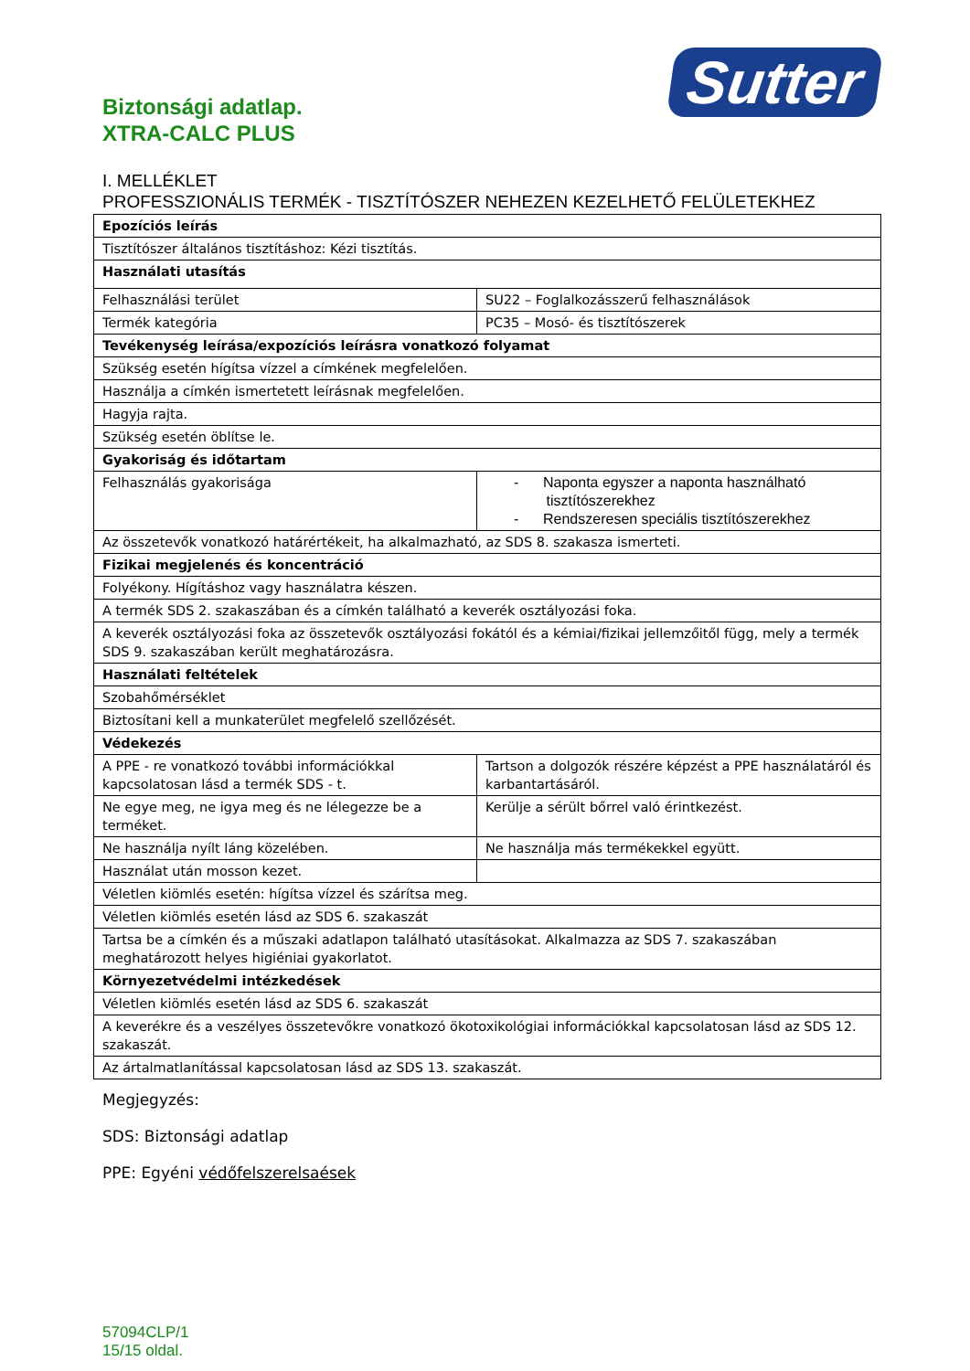Sutter
Biztonsági adatlap.
XTRA-CALC PLUS
I. MELLÉKLET
PROFESSZIONÁLIS TERMÉK - TISZTÍTÓSZER NEHEZEN KEZELHETŐ FELÜLETEKHEZ
| Epozíciós leírás | |
| Tisztítószer általános tisztításhoz: Kézi tisztítás. | |
| Használati utasítás | |
| Felhasználási terület | SU22 – Foglalkozásszerű felhasználások |
| Termék kategória | PC35 – Mosó- és tisztítószerek |
| Tevékenység leírása/expozíciós leírásra vonatkozó folyamat | |
| Szükség esetén hígítsa vízzel a címkének megfelelően. | |
| Használja a címkén ismertetett leírásnak megfelelően. | |
| Hagyja rajta. | |
| Szükség esetén öblítse le. | |
| Gyakoriság és időtartam | |
| Felhasználás gyakorisága | - Naponta egyszer a naponta használható tisztítószerekhez - Rendszeresen speciális tisztítószerekhez |
| Az összetevők vonatkozó határértékeit, ha alkalmazható, az SDS 8. szakasza ismerteti. | |
| Fizikai megjelenés és koncentráció | |
| Folyékony. Hígításhoz vagy használatra készen. | |
| A termék SDS 2. szakaszában és a címkén található a keverék osztályozási foka. | |
| A keverék osztályozási foka az összetevők osztályozási fokától és a kémiai/fizikai jellemzőitől függ, mely a termék SDS 9. szakaszában került meghatározásra. | |
| Használati feltételek | |
| Szobahőmérséklet | |
| Biztosítani kell a munkaterület megfelelő szellőzését. | |
| Védekezés | |
| A PPE - re vonatkozó további információkkal kapcsolatosan lásd a termék SDS - t. | Tartson a dolgozók részére képzést a PPE használatáról és karbantartásáról. |
| Ne egye meg, ne igya meg és ne lélegezze be a terméket. | Kerülje a sérült bőrrel való érintkezést. |
| Ne használja nyílt láng közelében. | Ne használja más termékekkel együtt. |
| Használat után mosson kezet. | |
| Véletlen kiömlés esetén: hígítsa vízzel és szárítsa meg. | |
| Véletlen kiömlés esetén lásd az SDS 6. szakaszát | |
| Tartsa be a címkén és a műszaki adatlapon található utasításokat. Alkalmazza az SDS 7. szakaszában meghatározott helyes higiéniai gyakorlatot. | |
| Környezetvédelmi intézkedések | |
| Véletlen kiömlés esetén lásd az SDS 6. szakaszát | |
| A keverékre és a veszélyes összetevőkre vonatkozó ökotoxikológiai információkkal kapcsolatosan lásd az SDS 12. szakaszát. | |
| Az ártalmatlanítással kapcsolatosan lásd az SDS 13. szakaszát. | |
Megjegyzés:
SDS: Biztonsági adatlap
PPE: Egyéni védőfelszerelsaések
57094CLP/1
15/15 oldal.